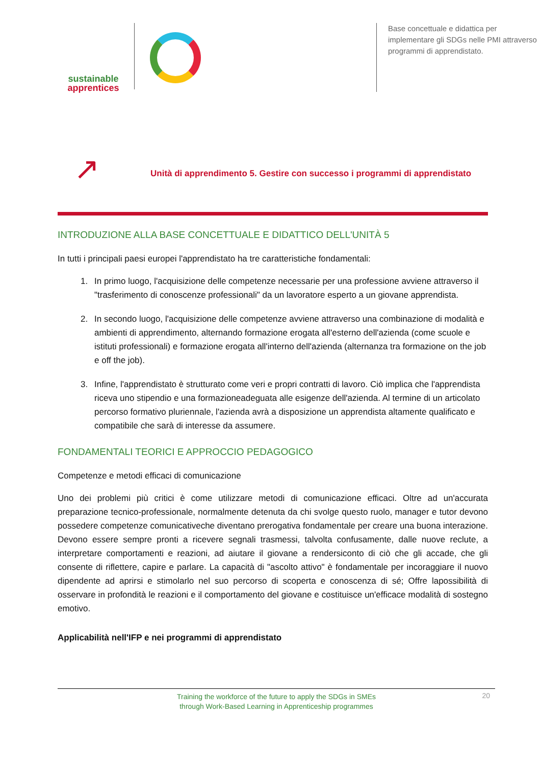sustainable
apprentices
Base concettuale e didattica per implementare gli SDGs nelle PMI attraverso programmi di apprendistato.
↗
Unità di apprendimento 5. Gestire con successo i programmi di apprendistato
INTRODUZIONE ALLA BASE CONCETTUALE E DIDATTICO DELL'UNITÀ 5
In tutti i principali paesi europei l'apprendistato ha tre caratteristiche fondamentali:
1. In primo luogo, l'acquisizione delle competenze necessarie per una professione avviene attraverso il "trasferimento di conoscenze professionali" da un lavoratore esperto a un giovane apprendista.
2. In secondo luogo, l'acquisizione delle competenze avviene attraverso una combinazione di modalità e ambienti di apprendimento, alternando formazione erogata all'esterno dell'azienda (come scuole e istituti professionali) e formazione erogata all'interno dell'azienda (alternanza tra formazione on the job e off the job).
3. Infine, l'apprendistato è strutturato come veri e propri contratti di lavoro. Ciò implica che l'apprendista riceva uno stipendio e una formazioneadeguata alle esigenze dell'azienda. Al termine di un articolato percorso formativo pluriennale, l'azienda avrà a disposizione un apprendista altamente qualificato e compatibile che sarà di interesse da assumere.
FONDAMENTALI TEORICI E APPROCCIO PEDAGOGICO
Competenze e metodi efficaci di comunicazione
Uno dei problemi più critici è come utilizzare metodi di comunicazione efficaci. Oltre ad un'accurata preparazione tecnico-professionale, normalmente detenuta da chi svolge questo ruolo, manager e tutor devono possedere competenze comunicativeche diventano prerogativa fondamentale per creare una buona interazione. Devono essere sempre pronti a ricevere segnali trasmessi, talvolta confusamente, dalle nuove reclute, a interpretare comportamenti e reazioni, ad aiutare il giovane a rendersiconto di ciò che gli accade, che gli consente di riflettere, capire e parlare. La capacità di "ascolto attivo" è fondamentale per incoraggiare il nuovo dipendente ad aprirsi e stimolarlo nel suo percorso di scoperta e conoscenza di sé; Offre lapossibilità di osservare in profondità le reazioni e il comportamento del giovane e costituisce un'efficace modalità di sostegno emotivo.
Applicabilità nell'IFP e nei programmi di apprendistato
Training the workforce of the future to apply the SDGs in SMEs
through Work-Based Learning in Apprenticeship programmes
20